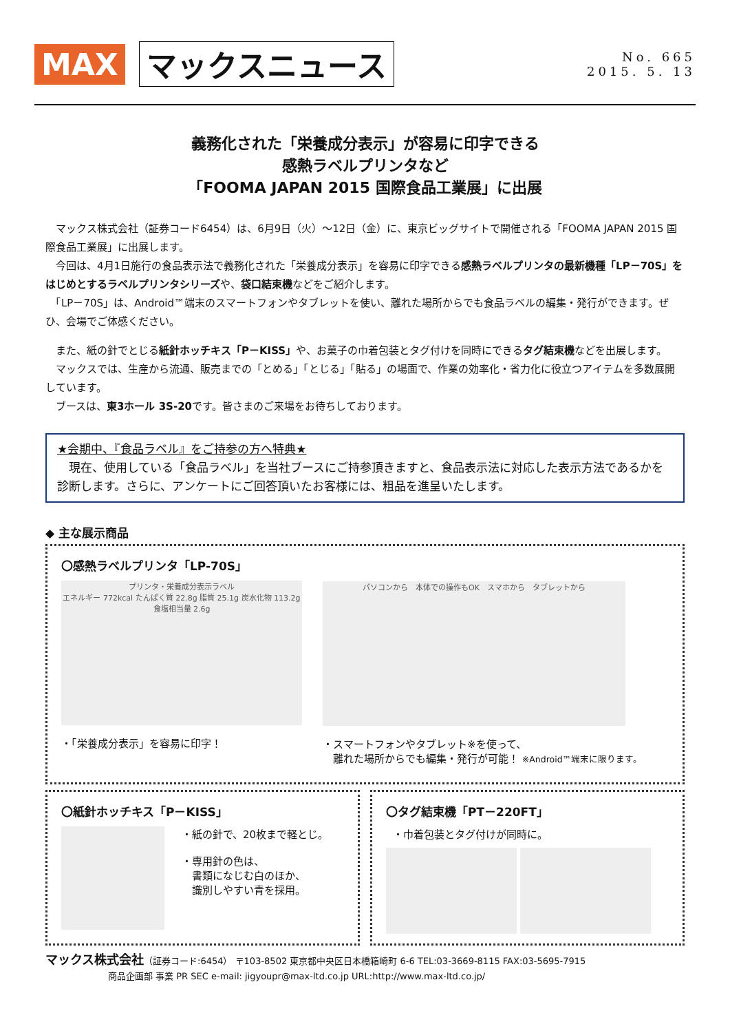MAX マックスニュース
No. 665
2015. 5. 13
義務化された「栄養成分表示」が容易に印字できる
感熱ラベルプリンタなど
「FOOMA JAPAN 2015 国際食品工業展」に出展
　マックス株式会社（証券コード6454）は、6月9日（火）～12日（金）に、東京ビッグサイトで開催される「FOOMA JAPAN 2015 国際食品工業展」に出展します。
　今回は、4月1日施行の食品表示法で義務化された「栄養成分表示」を容易に印字できる感熱ラベルプリンタの最新機種「LP－70S」をはじめとするラベルプリンタシリーズや、袋口結束機などをご紹介します。
　「LP－70S」は、Android™端末のスマートフォンやタブレットを使い、離れた場所からでも食品ラベルの編集・発行ができます。ぜひ、会場でご体感ください。
　また、紙の針でとじる紙針ホッチキス「P－KISS」や、お菓子の巾着包装とタグ付けを同時にできるタグ結束機などを出展します。
　マックスでは、生産から流通、販売までの「とめる」「とじる」「貼る」の場面で、作業の効率化・省力化に役立つアイテムを多数展開しています。
　ブースは、東3ホール 3S-20です。皆さまのご来場をお待ちしております。
★会期中、『食品ラベル』をご持参の方へ特典★
　現在、使用している「食品ラベル」を当社ブースにご持参頂きますと、食品表示法に対応した表示方法であるかを診断します。さらに、アンケートにご回答頂いたお客様には、粗品を進呈いたします。
◆ 主な展示商品
〇感熱ラベルプリンタ「LP-70S」
プリンタ・栄養成分表示ラベル
エネルギー 772kcal たんぱく質 22.8g 脂質 25.1g 炭水化物 113.2g 食塩相当量 2.6g
・「栄養成分表示」を容易に印字！
パソコンから　本体での操作もOK　スマホから　タブレットから
・スマートフォンやタブレット※を使って、
　離れた場所からでも編集・発行が可能！ ※Android™端末に限ります。
〇紙針ホッチキス「P－KISS」
・紙の針で、20枚まで軽とじ。
・専用針の色は、
　書類になじむ白のほか、
　識別しやすい青を採用。
〇タグ結束機「PT－220FT」
・巾着包装とタグ付けが同時に。
マックス株式会社（証券コード:6454） 〒103-8502 東京都中央区日本橋箱崎町 6-6 TEL:03-3669-8115 FAX:03-5695-7915
　　　　　　　商品企画部 事業 PR SEC e-mail: jigyoupr@max-ltd.co.jp URL:http://www.max-ltd.co.jp/